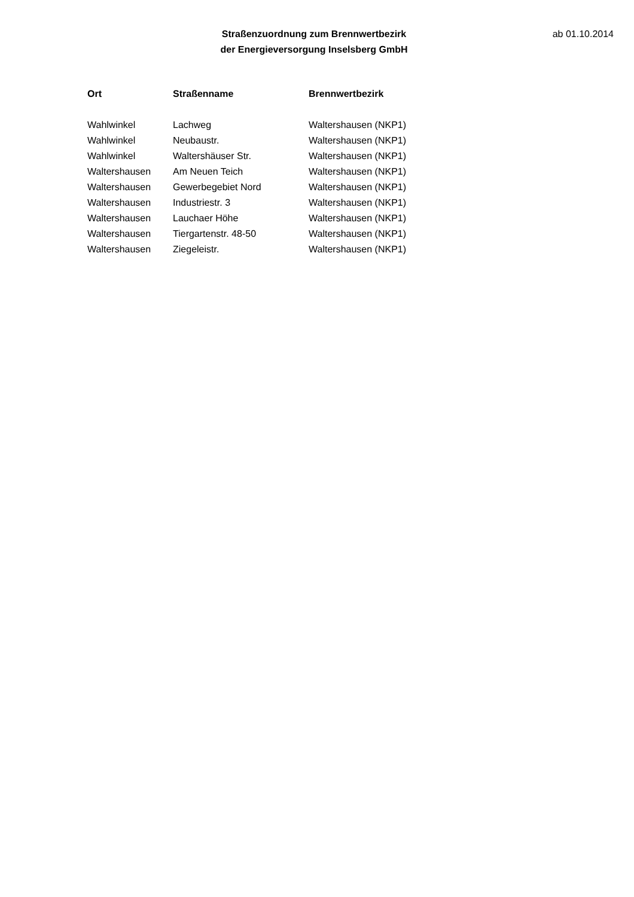Straßenzuordnung zum Brennwertbezirk
der Energieversorgung Inselsberg GmbH
ab 01.10.2014
| Ort | Straßenname | Brennwertbezirk |
| --- | --- | --- |
| Wahlwinkel | Lachweg | Waltershausen (NKP1) |
| Wahlwinkel | Neubaustr. | Waltershausen (NKP1) |
| Wahlwinkel | Waltershäuser Str. | Waltershausen (NKP1) |
| Waltershausen | Am Neuen Teich | Waltershausen (NKP1) |
| Waltershausen | Gewerbegebiet Nord | Waltershausen (NKP1) |
| Waltershausen | Industriestr. 3 | Waltershausen (NKP1) |
| Waltershausen | Lauchaer Höhe | Waltershausen (NKP1) |
| Waltershausen | Tiergartenstr. 48-50 | Waltershausen (NKP1) |
| Waltershausen | Ziegeleistr. | Waltershausen (NKP1) |